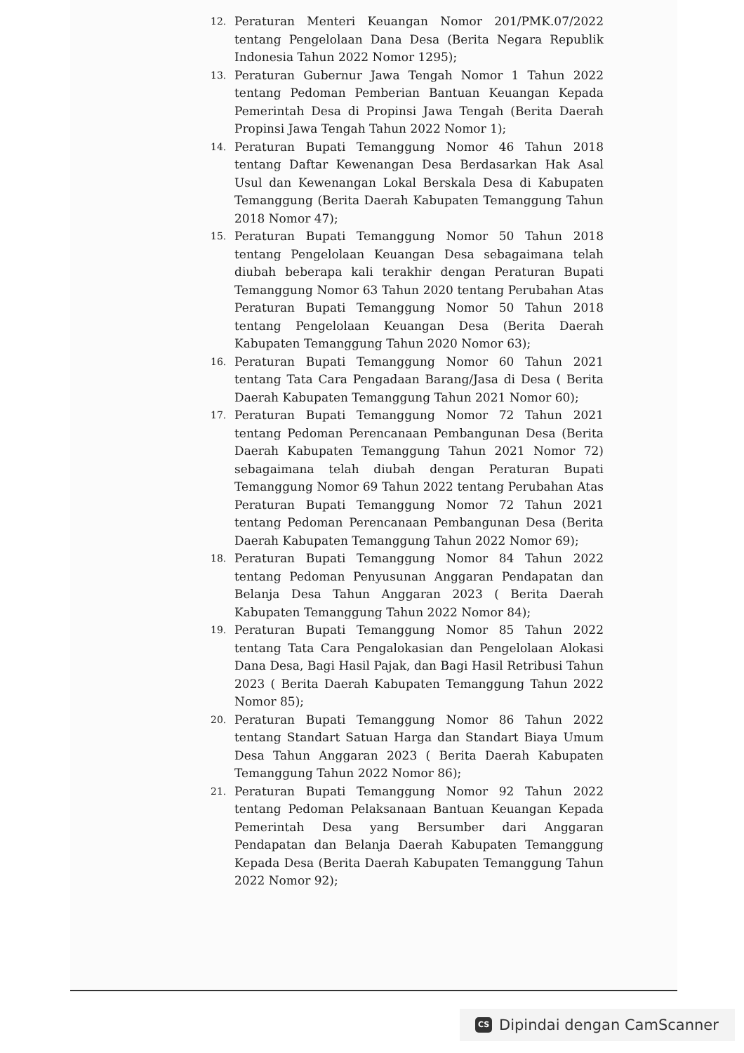12.
Peraturan Menteri Keuangan Nomor 201/PMK.07/2022 tentang Pengelolaan Dana Desa (Berita Negara Republik Indonesia Tahun 2022 Nomor 1295);
13.
Peraturan Gubernur Jawa Tengah Nomor 1 Tahun 2022 tentang Pedoman Pemberian Bantuan Keuangan Kepada Pemerintah Desa di Propinsi Jawa Tengah (Berita Daerah Propinsi Jawa Tengah Tahun 2022 Nomor 1);
14.
Peraturan Bupati Temanggung Nomor 46 Tahun 2018 tentang Daftar Kewenangan Desa Berdasarkan Hak Asal Usul dan Kewenangan Lokal Berskala Desa di Kabupaten Temanggung (Berita Daerah Kabupaten Temanggung Tahun 2018 Nomor 47);
15.
Peraturan Bupati Temanggung Nomor 50 Tahun 2018 tentang Pengelolaan Keuangan Desa sebagaimana telah diubah beberapa kali terakhir dengan Peraturan Bupati Temanggung Nomor 63 Tahun 2020 tentang Perubahan Atas Peraturan Bupati Temanggung Nomor 50 Tahun 2018 tentang Pengelolaan Keuangan Desa (Berita Daerah Kabupaten Temanggung Tahun 2020 Nomor 63);
16.
Peraturan Bupati Temanggung Nomor 60 Tahun 2021 tentang Tata Cara Pengadaan Barang/Jasa di Desa ( Berita Daerah Kabupaten Temanggung Tahun 2021 Nomor 60);
17.
Peraturan Bupati Temanggung Nomor 72 Tahun 2021 tentang Pedoman Perencanaan Pembangunan Desa (Berita Daerah Kabupaten Temanggung Tahun 2021 Nomor 72) sebagaimana telah diubah dengan Peraturan Bupati Temanggung Nomor 69 Tahun 2022 tentang Perubahan Atas Peraturan Bupati Temanggung Nomor 72 Tahun 2021 tentang Pedoman Perencanaan Pembangunan Desa (Berita Daerah Kabupaten Temanggung Tahun 2022 Nomor 69);
18.
Peraturan Bupati Temanggung Nomor 84 Tahun 2022 tentang Pedoman Penyusunan Anggaran Pendapatan dan Belanja Desa Tahun Anggaran 2023 ( Berita Daerah Kabupaten Temanggung Tahun 2022 Nomor 84);
19.
Peraturan Bupati Temanggung Nomor 85 Tahun 2022 tentang Tata Cara Pengalokasian dan Pengelolaan Alokasi Dana Desa, Bagi Hasil Pajak, dan Bagi Hasil Retribusi Tahun 2023 ( Berita Daerah Kabupaten Temanggung Tahun 2022 Nomor 85);
20.
Peraturan Bupati Temanggung Nomor 86 Tahun 2022 tentang Standart Satuan Harga dan Standart Biaya Umum Desa Tahun Anggaran 2023 ( Berita Daerah Kabupaten Temanggung Tahun 2022 Nomor 86);
21.
Peraturan Bupati Temanggung Nomor 92 Tahun 2022 tentang Pedoman Pelaksanaan Bantuan Keuangan Kepada Pemerintah Desa yang Bersumber dari Anggaran Pendapatan dan Belanja Daerah Kabupaten Temanggung Kepada Desa (Berita Daerah Kabupaten Temanggung Tahun 2022 Nomor 92);
CS
Dipindai dengan CamScanner